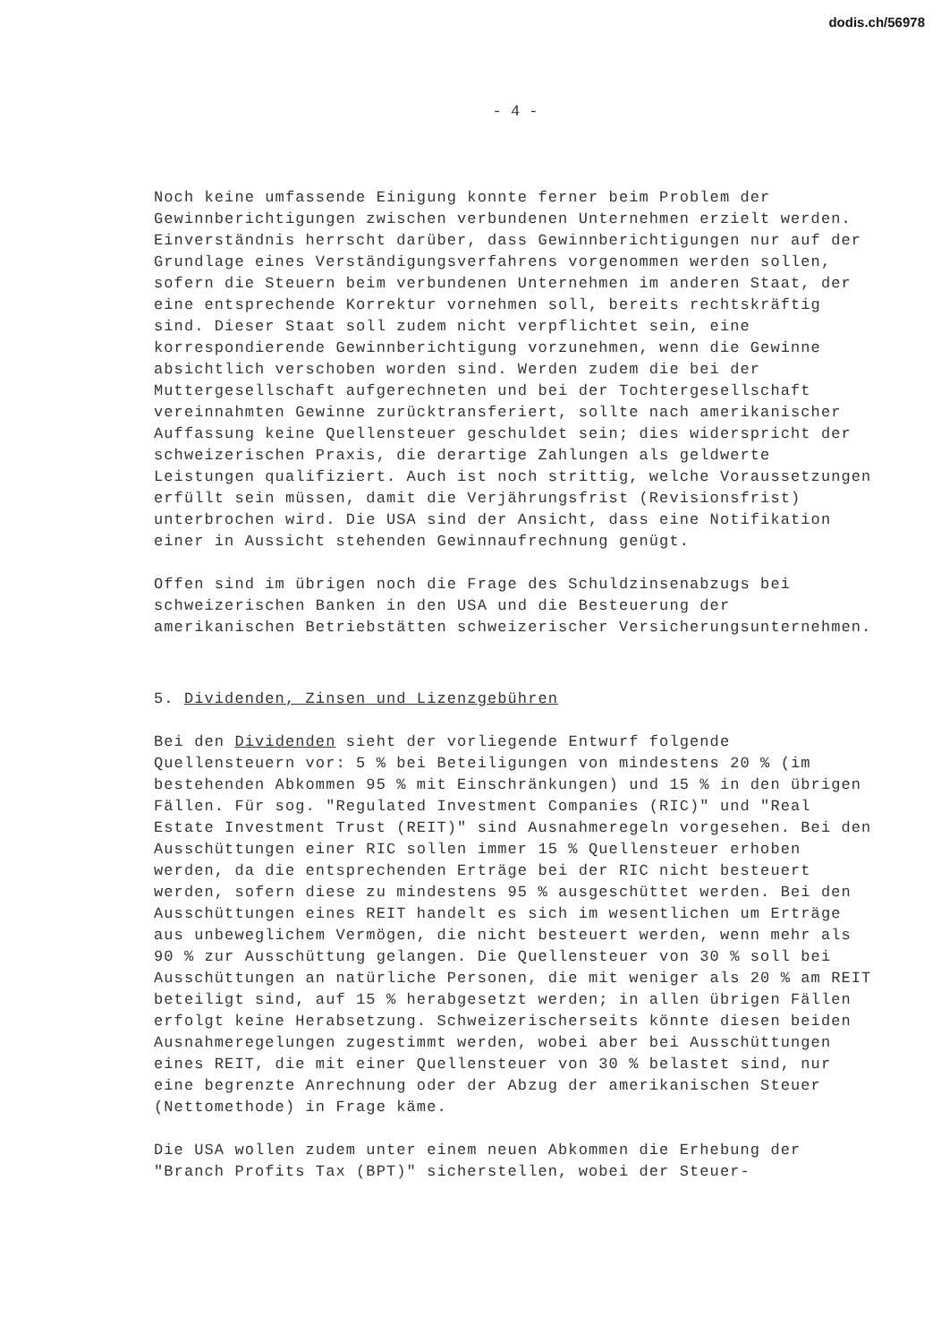dodis.ch/56978
- 4 -
Noch keine umfassende Einigung konnte ferner beim Problem der Gewinnberichtigungen zwischen verbundenen Unternehmen erzielt werden. Einverständnis herrscht darüber, dass Gewinnberichtigungen nur auf der Grundlage eines Verständigungsverfahrens vorgenommen werden sollen, sofern die Steuern beim verbundenen Unternehmen im anderen Staat, der eine entsprechende Korrektur vornehmen soll, bereits rechtskräftig sind. Dieser Staat soll zudem nicht verpflichtet sein, eine korrespondierende Gewinnberichtigung vorzunehmen, wenn die Gewinne absichtlich verschoben worden sind. Werden zudem die bei der Muttergesellschaft aufgerechneten und bei der Tochtergesellschaft vereinnahmten Gewinne zurücktransferiert, sollte nach amerikanischer Auffassung keine Quellensteuer geschuldet sein; dies widerspricht der schweizerischen Praxis, die derartige Zahlungen als geldwerte Leistungen qualifiziert. Auch ist noch strittig, welche Voraussetzungen erfüllt sein müssen, damit die Verjährungsfrist (Revisionsfrist) unterbrochen wird. Die USA sind der Ansicht, dass eine Notifikation einer in Aussicht stehenden Gewinnaufrechnung genügt.
Offen sind im übrigen noch die Frage des Schuldzinsenabzugs bei schweizerischen Banken in den USA und die Besteuerung der amerikanischen Betriebstätten schweizerischer Versicherungsunternehmen.
5. Dividenden, Zinsen und Lizenzgebühren
Bei den Dividenden sieht der vorliegende Entwurf folgende Quellensteuern vor: 5 % bei Beteiligungen von mindestens 20 % (im bestehenden Abkommen 95 % mit Einschränkungen) und 15 % in den übrigen Fällen. Für sog. "Regulated Investment Companies (RIC)" und "Real Estate Investment Trust (REIT)" sind Ausnahmeregeln vorgesehen. Bei den Ausschüttungen einer RIC sollen immer 15 % Quellensteuer erhoben werden, da die entsprechenden Erträge bei der RIC nicht besteuert werden, sofern diese zu mindestens 95 % ausgeschüttet werden. Bei den Ausschüttungen eines REIT handelt es sich im wesentlichen um Erträge aus unbeweglichem Vermögen, die nicht besteuert werden, wenn mehr als 90 % zur Ausschüttung gelangen. Die Quellensteuer von 30 % soll bei Ausschüttungen an natürliche Personen, die mit weniger als 20 % am REIT beteiligt sind, auf 15 % herabgesetzt werden; in allen übrigen Fällen erfolgt keine Herabsetzung. Schweizerischerseits könnte diesen beiden Ausnahmeregelungen zugestimmt werden, wobei aber bei Ausschüttungen eines REIT, die mit einer Quellensteuer von 30 % belastet sind, nur eine begrenzte Anrechnung oder der Abzug der amerikanischen Steuer (Nettomethode) in Frage käme.
Die USA wollen zudem unter einem neuen Abkommen die Erhebung der "Branch Profits Tax (BPT)" sicherstellen, wobei der Steuer-